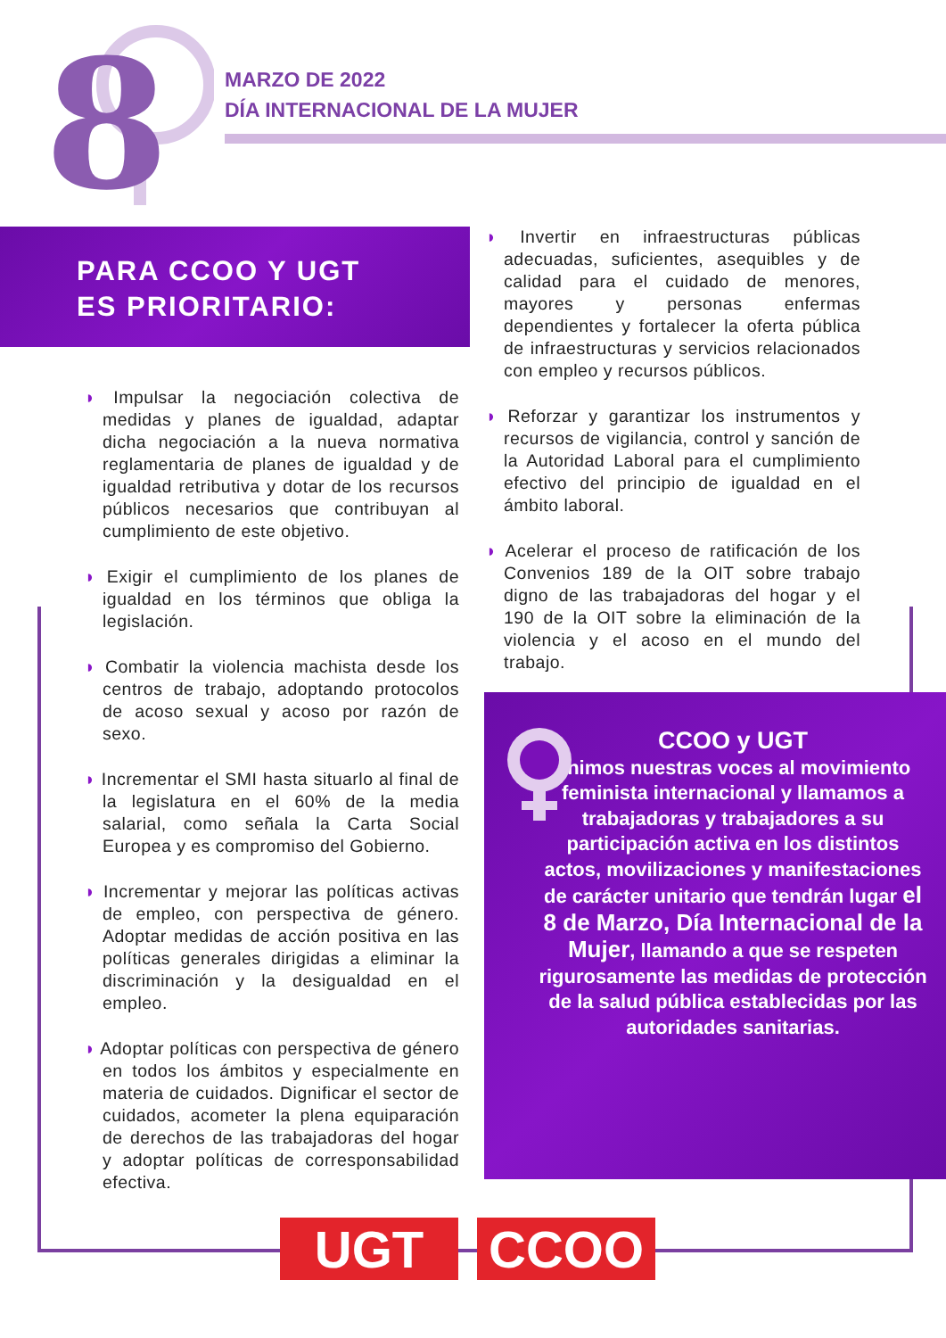8
MARZO DE 2022
DÍA INTERNACIONAL DE LA MUJER
PARA CCOO Y UGT
ES PRIORITARIO:
◗ Impulsar la negociación colectiva de medidas y planes de igualdad, adaptar dicha negociación a la nueva normativa reglamentaria de planes de igualdad y de igualdad retributiva y dotar de los recursos públicos necesarios que contribuyan al cumplimiento de este objetivo.
◗ Exigir el cumplimiento de los planes de igualdad en los términos que obliga la legislación.
◗ Combatir la violencia machista desde los centros de trabajo, adoptando protocolos de acoso sexual y acoso por razón de sexo.
◗ Incrementar el SMI hasta situarlo al final de la legislatura en el 60% de la media salarial, como señala la Carta Social Europea y es compromiso del Gobierno.
◗ Incrementar y mejorar las políticas activas de empleo, con perspectiva de género. Adoptar medidas de acción positiva en las políticas generales dirigidas a eliminar la discriminación y la desigualdad en el empleo.
◗ Adoptar políticas con perspectiva de género en todos los ámbitos y especialmente en materia de cuidados. Dignificar el sector de cuidados, acometer la plena equiparación de derechos de las trabajadoras del hogar y adoptar políticas de corresponsabilidad efectiva.
◗ Invertir en infraestructuras públicas adecuadas, suficientes, asequibles y de calidad para el cuidado de menores, mayores y personas enfermas dependientes y fortalecer la oferta pública de infraestructuras y servicios relacionados con empleo y recursos públicos.
◗ Reforzar y garantizar los instrumentos y recursos de vigilancia, control y sanción de la Autoridad Laboral para el cumplimiento efectivo del principio de igualdad en el ámbito laboral.
◗ Acelerar el proceso de ratificación de los Convenios 189 de la OIT sobre trabajo digno de las trabajadoras del hogar y el 190 de la OIT sobre la eliminación de la violencia y el acoso en el mundo del trabajo.
CCOO y UGT
unimos nuestras voces al movimiento feminista internacional y llamamos a trabajadoras y trabajadores a su participación activa en los distintos actos, movilizaciones y manifestaciones de carácter unitario que tendrán lugar el 8 de Marzo, Día Internacional de la Mujer, llamando a que se respeten rigurosamente las medidas de protección de la salud pública establecidas por las autoridades sanitarias.
UGT CCOO